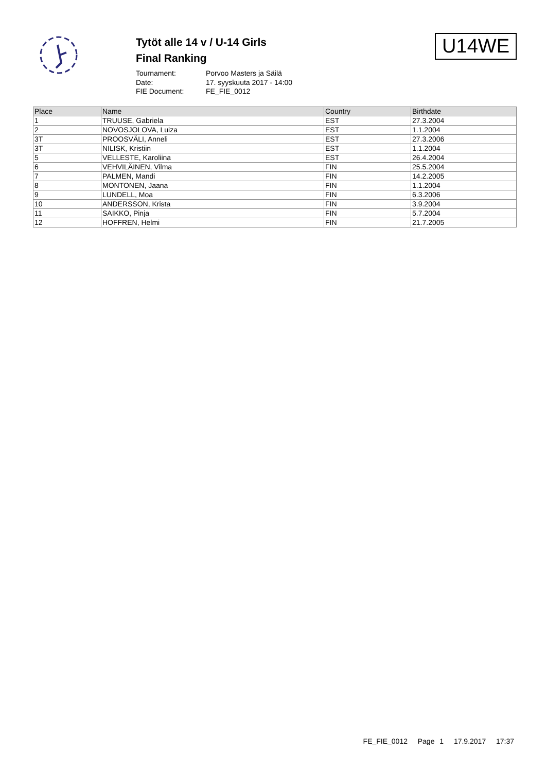Tytöt alle 14 v / U-14 Girls
Final Ranking
Tournament: Porvoo Masters ja Säilä
Date: 17. syyskuuta 2017 - 14:00
FIE Document: FE_FIE_0012
U14WE
| Place | Name | Country | Birthdate |
| --- | --- | --- | --- |
| 1 | TRUUSE, Gabriela | EST | 27.3.2004 |
| 2 | NOVOSJOLOVA, Luiza | EST | 1.1.2004 |
| 3T | PROOSVÄLI, Anneli | EST | 27.3.2006 |
| 3T | NILISK, Kristiin | EST | 1.1.2004 |
| 5 | VELLESTE, Karoliina | EST | 26.4.2004 |
| 6 | VEHVILÄINEN, Vilma | FIN | 25.5.2004 |
| 7 | PALMEN, Mandi | FIN | 14.2.2005 |
| 8 | MONTONEN, Jaana | FIN | 1.1.2004 |
| 9 | LUNDELL, Moa | FIN | 6.3.2006 |
| 10 | ANDERSSON, Krista | FIN | 3.9.2004 |
| 11 | SAIKKO, Pinja | FIN | 5.7.2004 |
| 12 | HOFFREN, Helmi | FIN | 21.7.2005 |
FE_FIE_0012 Page 1 17.9.2017 17:37